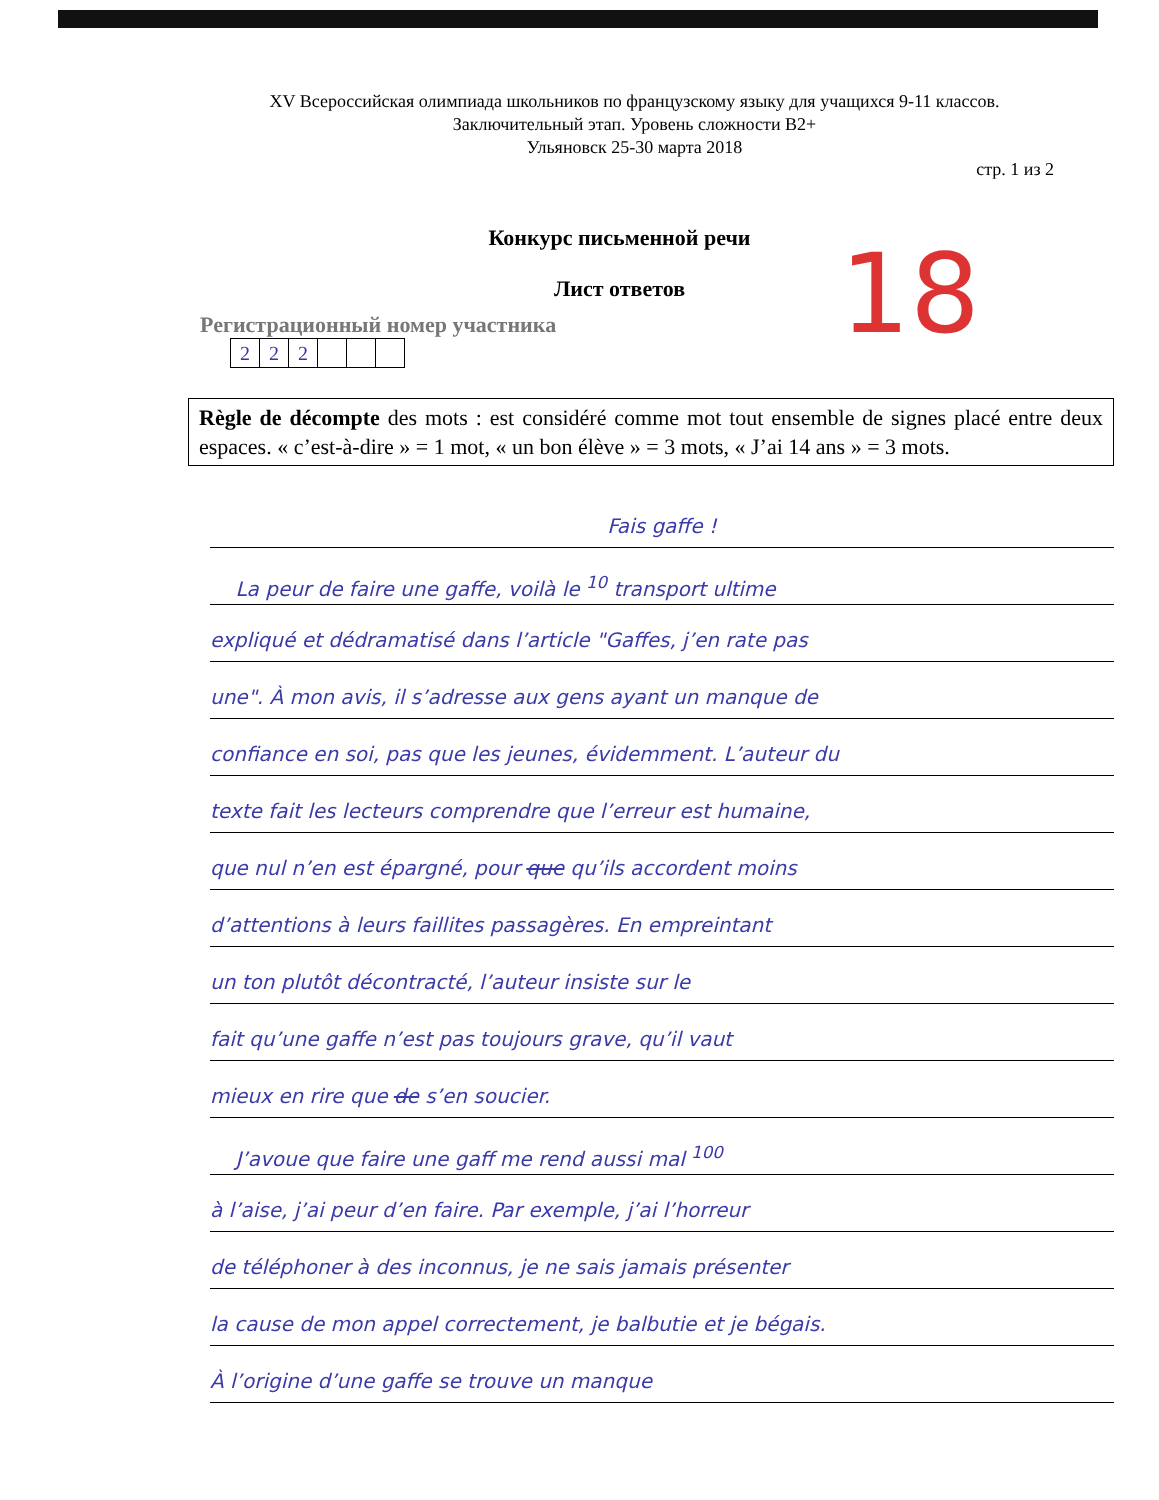XV Всероссийская олимпиада школьников по французскому языку для учащихся 9-11 классов.
Заключительный этап. Уровень сложности B2+
Ульяновск 25-30 марта 2018
стр. 1 из 2
Конкурс письменной речи
Лист ответов
18
Регистрационный номер участника
| 2 | 2 | 2 | | | |
Règle de décompte des mots : est considéré comme mot tout ensemble de signes placé entre deux espaces. « c’est-à-dire » = 1 mot, « un bon élève » = 3 mots, « J’ai 14 ans » = 3 mots.
Fais gaffe !
La peur de faire une gaffe, voilà le <sup>10</sup> transport ultime
expliqué et dédramatisé dans l’article "Gaffes, j’en rate pas
une". À mon avis, il s’adresse aux gens ayant un manque de
confiance en soi, pas que les jeunes, évidemment. L’auteur du
texte fait les lecteurs comprendre que l’erreur est humaine,
que nul n’en est épargné, pour que qu’ils accordent moins
d’attentions à leurs faillites passagères. En empreintant
un ton plutôt décontracté, l’auteur insiste sur le
fait qu’une gaffe n’est pas toujours grave, qu’il vaut
mieux en rire que de s’en soucier.
J’avoue que faire une gaff me rend aussi mal <sup>100</sup>
à l’aise, j’ai peur d’en faire. Par exemple, j’ai l’horreur
de téléphoner à des inconnus, je ne sais jamais présenter
la cause de mon appel correctement, je balbutie et je bégais.
À l’origine d’une gaffe se trouve un manque